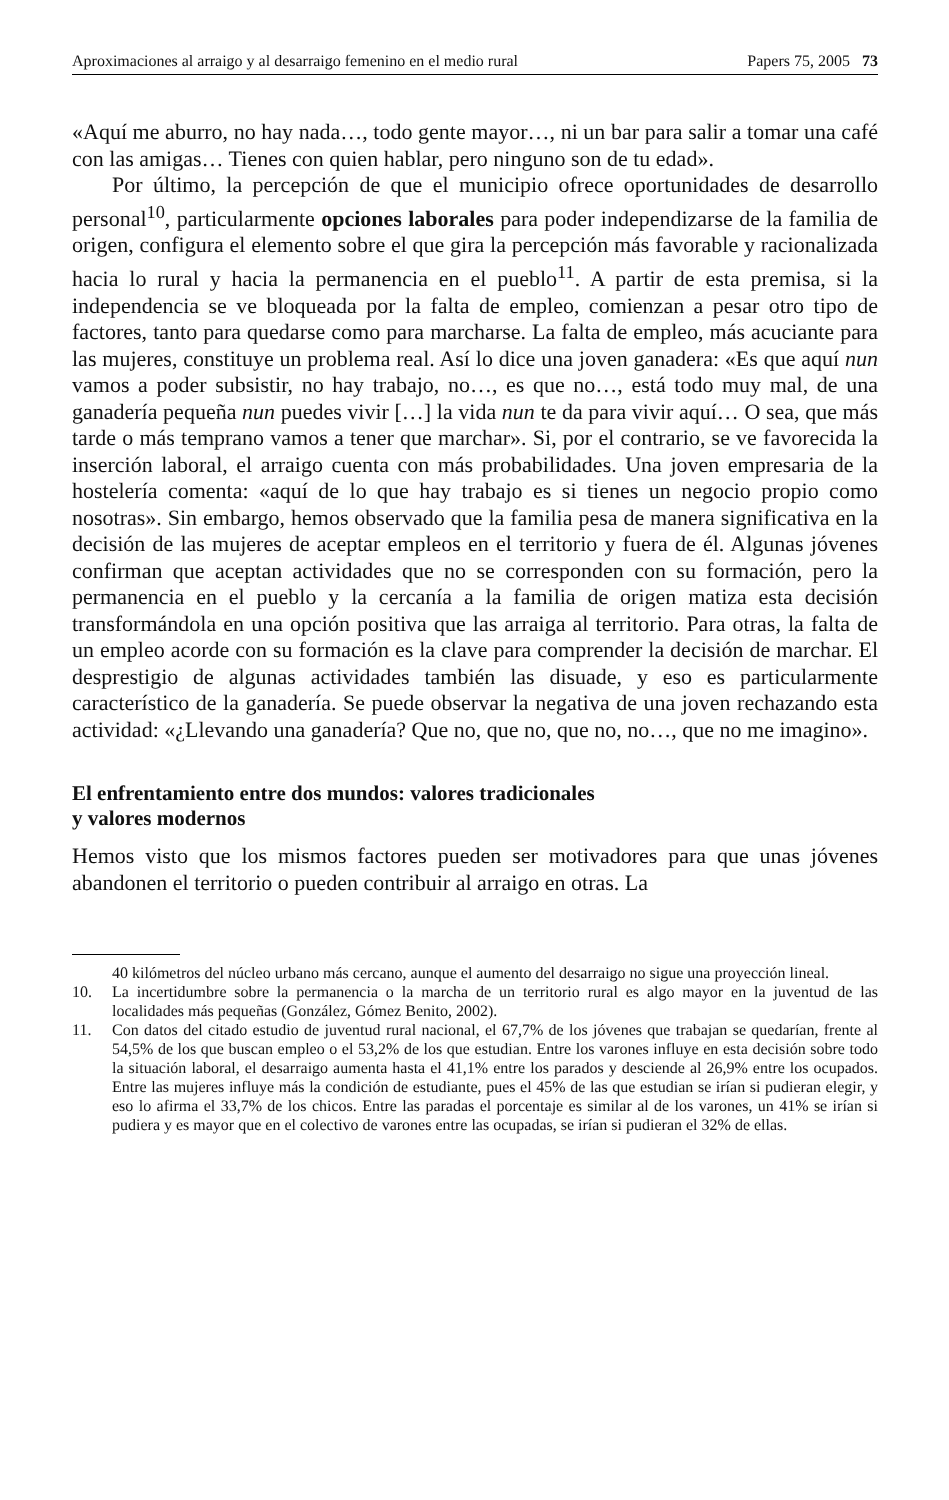Aproximaciones al arraigo y al desarraigo femenino en el medio rural Papers 75, 2005 73
«Aquí me aburro, no hay nada…, todo gente mayor…, ni un bar para salir a tomar una café con las amigas… Tienes con quien hablar, pero ninguno son de tu edad».
Por último, la percepción de que el municipio ofrece oportunidades de desarrollo personal<sup>10</sup>, particularmente opciones laborales para poder independizarse de la familia de origen, configura el elemento sobre el que gira la percepción más favorable y racionalizada hacia lo rural y hacia la permanencia en el pueblo<sup>11</sup>. A partir de esta premisa, si la independencia se ve bloqueada por la falta de empleo, comienzan a pesar otro tipo de factores, tanto para quedarse como para marcharse. La falta de empleo, más acuciante para las mujeres, constituye un problema real. Así lo dice una joven ganadera: «Es que aquí nun vamos a poder subsistir, no hay trabajo, no…, es que no…, está todo muy mal, de una ganadería pequeña nun puedes vivir […] la vida nun te da para vivir aquí… O sea, que más tarde o más temprano vamos a tener que marchar». Si, por el contrario, se ve favorecida la inserción laboral, el arraigo cuenta con más probabilidades. Una joven empresaria de la hostelería comenta: «aquí de lo que hay trabajo es si tienes un negocio propio como nosotras». Sin embargo, hemos observado que la familia pesa de manera significativa en la decisión de las mujeres de aceptar empleos en el territorio y fuera de él. Algunas jóvenes confirman que aceptan actividades que no se corresponden con su formación, pero la permanencia en el pueblo y la cercanía a la familia de origen matiza esta decisión transformándola en una opción positiva que las arraiga al territorio. Para otras, la falta de un empleo acorde con su formación es la clave para comprender la decisión de marchar. El desprestigio de algunas actividades también las disuade, y eso es particularmente característico de la ganadería. Se puede observar la negativa de una joven rechazando esta actividad: «¿Llevando una ganadería? Que no, que no, que no, no…, que no me imagino».
El enfrentamiento entre dos mundos: valores tradicionales
y valores modernos
Hemos visto que los mismos factores pueden ser motivadores para que unas jóvenes abandonen el territorio o pueden contribuir al arraigo en otras. La
40 kilómetros del núcleo urbano más cercano, aunque el aumento del desarraigo no sigue una proyección lineal.
10. La incertidumbre sobre la permanencia o la marcha de un territorio rural es algo mayor en la juventud de las localidades más pequeñas (González, Gómez Benito, 2002).
11. Con datos del citado estudio de juventud rural nacional, el 67,7% de los jóvenes que trabajan se quedarían, frente al 54,5% de los que buscan empleo o el 53,2% de los que estudian. Entre los varones influye en esta decisión sobre todo la situación laboral, el desarraigo aumenta hasta el 41,1% entre los parados y desciende al 26,9% entre los ocupados. Entre las mujeres influye más la condición de estudiante, pues el 45% de las que estudian se irían si pudieran elegir, y eso lo afirma el 33,7% de los chicos. Entre las paradas el porcentaje es similar al de los varones, un 41% se irían si pudiera y es mayor que en el colectivo de varones entre las ocupadas, se irían si pudieran el 32% de ellas.